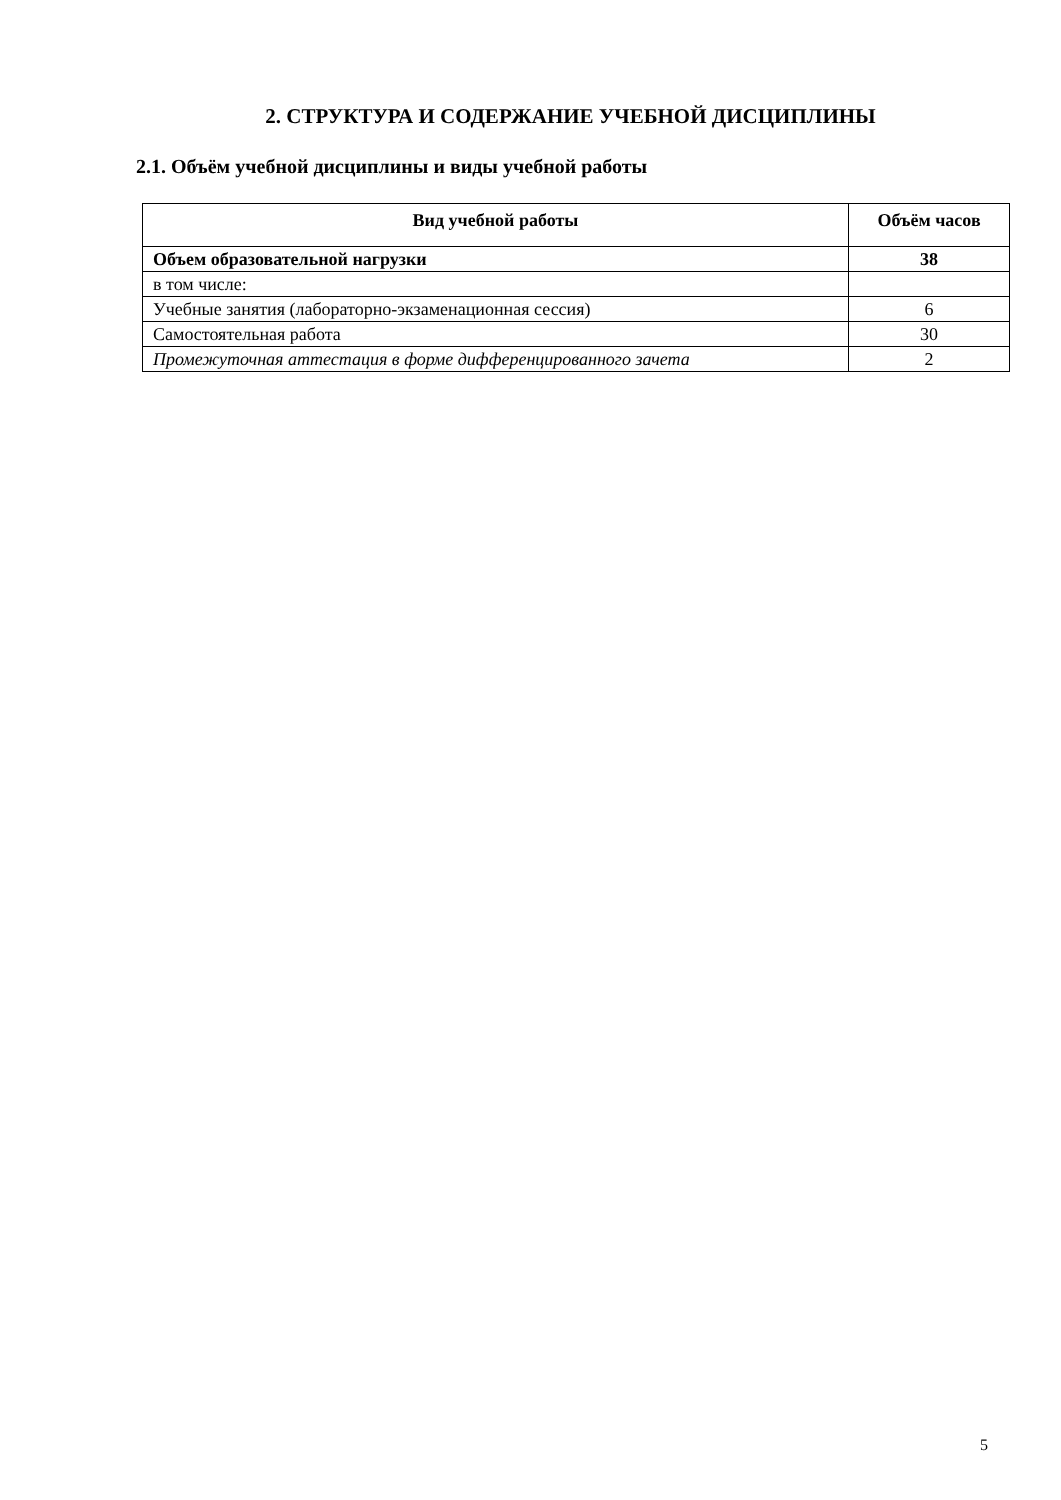2. СТРУКТУРА И СОДЕРЖАНИЕ УЧЕБНОЙ ДИСЦИПЛИНЫ
2.1. Объём учебной дисциплины и виды учебной работы
| Вид учебной работы | Объём часов |
| --- | --- |
| Объем образовательной нагрузки | 38 |
| в том числе: | |
| Учебные занятия (лабораторно-экзаменационная сессия) | 6 |
| Самостоятельная работа | 30 |
| Промежуточная аттестация в форме дифференцированного зачета | 2 |
5